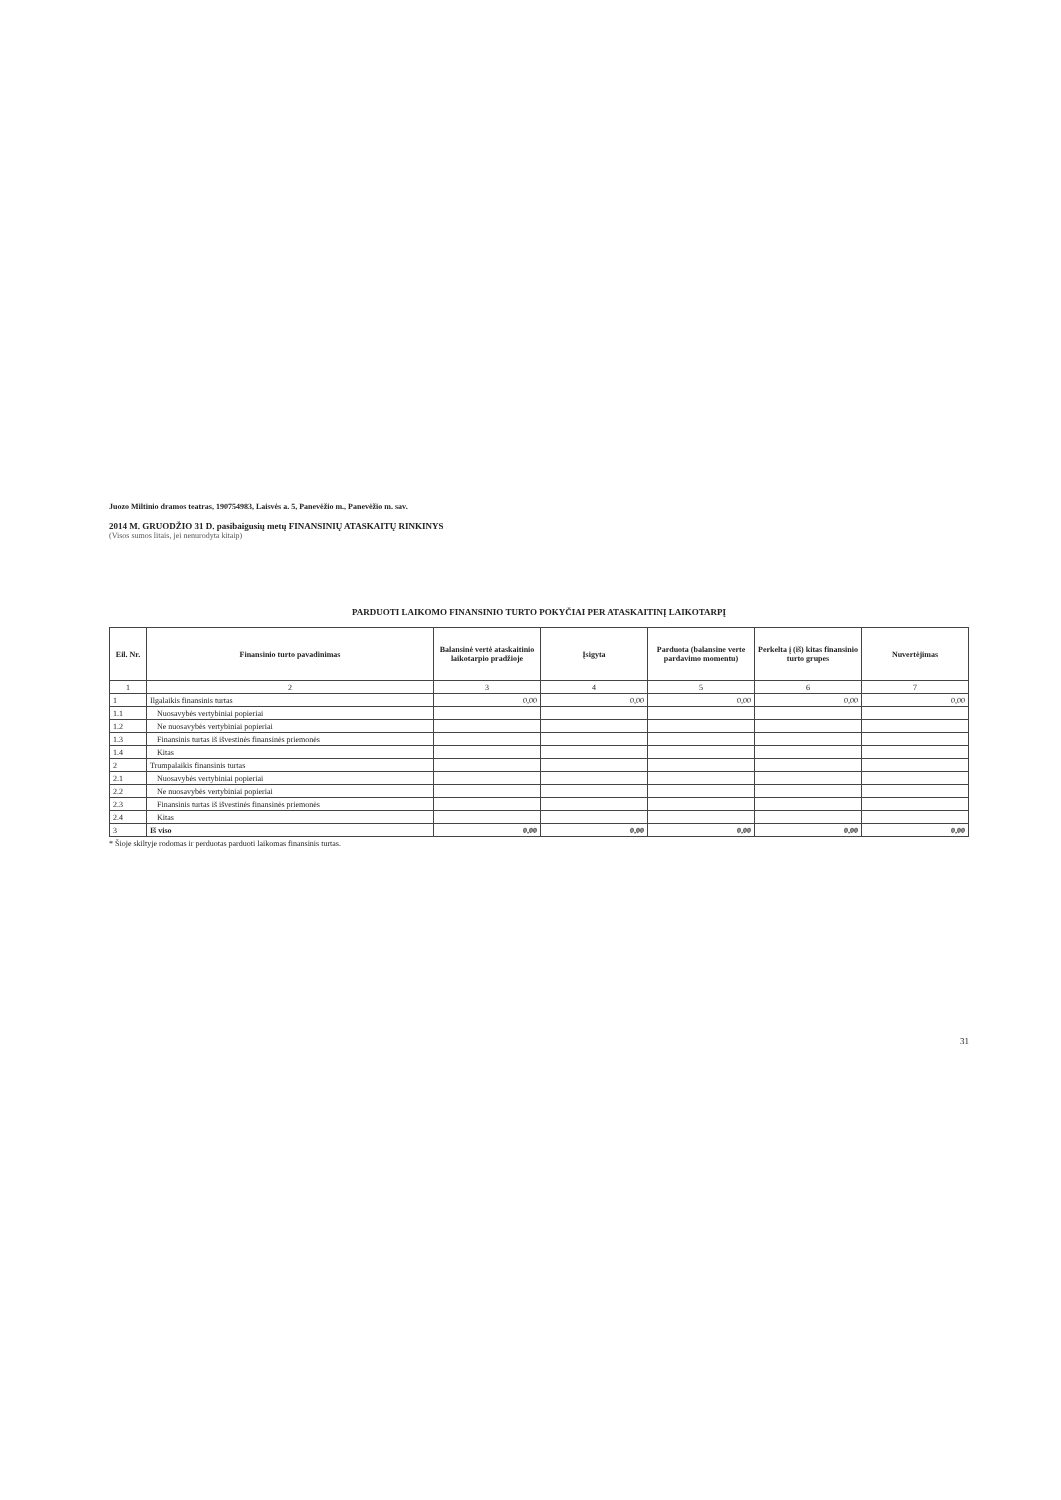Juozo Miltinio dramos teatras, 190754983, Laisvės a. 5, Panevėžio m., Panevėžio m. sav.
2014 M. GRUODŽIO 31 D. pasibaigusių metų FINANSINIŲ ATASKAITŲ RINKINYS
(Visos sumos litais, jei nenurodyta kitaip)
PARDUOTI LAIKOMO FINANSINIO TURTO POKYČIAI PER ATASKAITINĮ LAIKOTARPĮ
| Eil. Nr. | Finansinio turto pavadinimas | Balansinė vertė ataskaitinio laikotarpio pradžioje | Įsigyta | Parduota (balansine verte pardavimo momentu) | Perkelta į (iš) kitas finansinio turto grupes | Nuvertėjimas |
| --- | --- | --- | --- | --- | --- | --- |
| 1 | 2 | 3 | 4 | 5 | 6 | 7 |
| 1 | Ilgalaikis finansinis turtas | 0,00 | 0,00 | 0,00 | 0,00 | 0,00 |
| 1.1 | Nuosavybės vertybiniai popieriai | | | | | |
| 1.2 | Ne nuosavybės vertybiniai popieriai | | | | | |
| 1.3 | Finansinis turtas iš išvestinės finansinės priemonės | | | | | |
| 1.4 | Kitas | | | | | |
| 2 | Trumpalaikis finansinis turtas | | | | | |
| 2.1 | Nuosavybės vertybiniai popieriai | | | | | |
| 2.2 | Ne nuosavybės vertybiniai popieriai | | | | | |
| 2.3 | Finansinis turtas iš išvestinės finansinės priemonės | | | | | |
| 2.4 | Kitas | | | | | |
| 3 | Iš viso | 0,00 | 0,00 | 0,00 | 0,00 | 0,00 |
* Šioje skiltyje rodomas ir perduotas parduoti laikomas finansinis turtas.
31